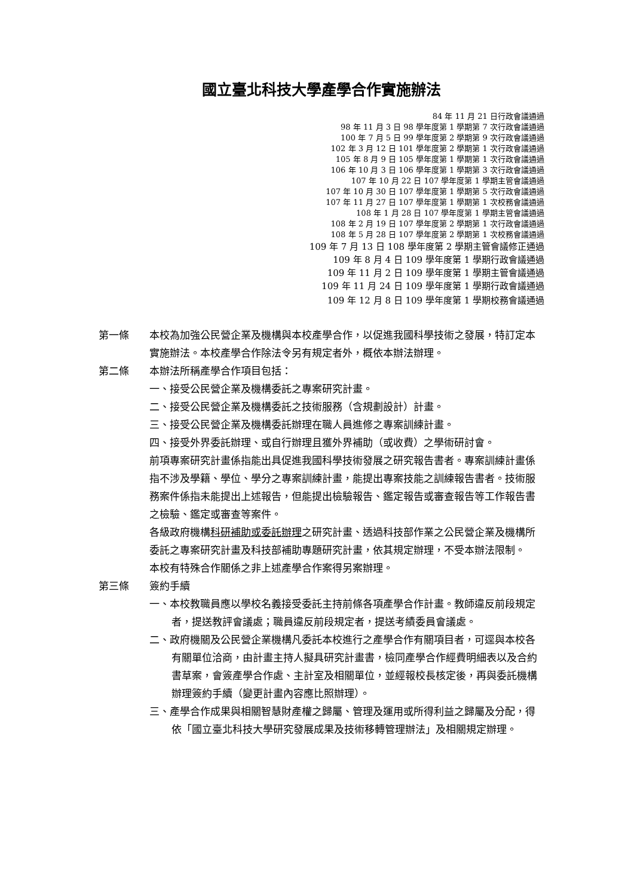國立臺北科技大學產學合作實施辦法
84 年 11 月 21 日行政會議通過
98 年 11 月 3 日 98 學年度第 1 學期第 7 次行政會議通過
100 年 7 月 5 日 99 學年度第 2 學期第 9 次行政會議通過
102 年 3 月 12 日 101 學年度第 2 學期第 1 次行政會議通過
105 年 8 月 9 日 105 學年度第 1 學期第 1 次行政會議通過
106 年 10 月 3 日 106 學年度第 1 學期第 3 次行政會議通過
107 年 10 月 22 日 107 學年度第 1 學期主管會議通過
107 年 10 月 30 日 107 學年度第 1 學期第 5 次行政會議通過
107 年 11 月 27 日 107 學年度第 1 學期第 1 次校務會議通過
108 年 1 月 28 日 107 學年度第 1 學期主管會議通過
108 年 2 月 19 日 107 學年度第 2 學期第 1 次行政會議通過
108 年 5 月 28 日 107 學年度第 2 學期第 1 次校務會議通過
109 年 7 月 13 日 108 學年度第 2 學期主管會議修正通過
109 年 8 月 4 日 109 學年度第 1 學期行政會議通過
109 年 11 月 2 日 109 學年度第 1 學期主管會議通過
109 年 11 月 24 日 109 學年度第 1 學期行政會議通過
109 年 12 月 8 日 109 學年度第 1 學期校務會議通過
第一條 本校為加強公民營企業及機構與本校產學合作，以促進我國科學技術之發展，特訂定本實施辦法。本校產學合作除法令另有規定者外，概依本辦法辦理。
第二條 本辦法所稱產學合作項目包括：
一、接受公民營企業及機構委託之專案研究計畫。
二、接受公民營企業及機構委託之技術服務（含規劃設計）計畫。
三、接受公民營企業及機構委託辦理在職人員進修之專案訓練計畫。
四、接受外界委託辦理、或自行辦理且獲外界補助（或收費）之學術研討會。
前項專案研究計畫係指能出具促進我國科學技術發展之研究報告書者。專案訓練計畫係指不涉及學籍、學位、學分之專案訓練計畫，能提出專案技能之訓練報告書者。技術服務案件係指未能提出上述報告，但能提出檢驗報告、鑑定報告或審查報告等工作報告書之檢驗、鑑定或審查等案件。
各級政府機構科研補助或委託辦理之研究計畫、透過科技部作業之公民營企業及機構所委託之專案研究計畫及科技部補助專題研究計畫，依其規定辦理，不受本辦法限制。
本校有特殊合作關係之非上述產學合作案得另案辦理。
第三條 簽約手續
一、本校教職員應以學校名義接受委託主持前條各項產學合作計畫。教師違反前段規定者，提送教評會議處；職員違反前段規定者，提送考績委員會議處。
二、政府機關及公民營企業機構凡委託本校進行之產學合作有關項目者，可逕與本校各有關單位洽商，由計畫主持人擬具研究計畫書，檢同產學合作經費明細表以及合約書草案，會簽產學合作處、主計室及相關單位，並經報校長核定後，再與委託機構辦理簽約手續（變更計畫內容應比照辦理）。
三、產學合作成果與相關智慧財產權之歸屬、管理及運用或所得利益之歸屬及分配，得依「國立臺北科技大學研究發展成果及技術移轉管理辦法」及相關規定辦理。